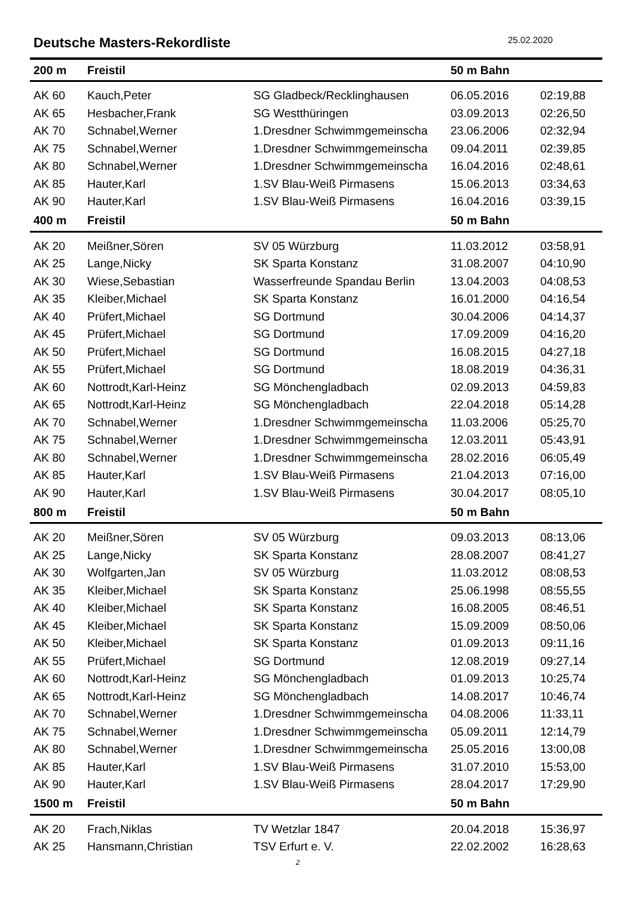Deutsche Masters-Rekordliste 25.02.2020
| 200 m | Freistil | | 50 m Bahn | |
| --- | --- | --- | --- | --- |
| AK 60 | Kauch,Peter | SG Gladbeck/Recklinghausen | 06.05.2016 | 02:19,88 |
| AK 65 | Hesbacher,Frank | SG Westthüringen | 03.09.2013 | 02:26,50 |
| AK 70 | Schnabel,Werner | 1.Dresdner Schwimmgemeinscha | 23.06.2006 | 02:32,94 |
| AK 75 | Schnabel,Werner | 1.Dresdner Schwimmgemeinscha | 09.04.2011 | 02:39,85 |
| AK 80 | Schnabel,Werner | 1.Dresdner Schwimmgemeinscha | 16.04.2016 | 02:48,61 |
| AK 85 | Hauter,Karl | 1.SV Blau-Weiß Pirmasens | 15.06.2013 | 03:34,63 |
| AK 90 | Hauter,Karl | 1.SV Blau-Weiß Pirmasens | 16.04.2016 | 03:39,15 |
| 400 m | Freistil | | 50 m Bahn | |
| AK 20 | Meißner,Sören | SV 05 Würzburg | 11.03.2012 | 03:58,91 |
| AK 25 | Lange,Nicky | SK Sparta Konstanz | 31.08.2007 | 04:10,90 |
| AK 30 | Wiese,Sebastian | Wasserfreunde Spandau Berlin | 13.04.2003 | 04:08,53 |
| AK 35 | Kleiber,Michael | SK Sparta Konstanz | 16.01.2000 | 04:16,54 |
| AK 40 | Prüfert,Michael | SG Dortmund | 30.04.2006 | 04:14,37 |
| AK 45 | Prüfert,Michael | SG Dortmund | 17.09.2009 | 04:16,20 |
| AK 50 | Prüfert,Michael | SG Dortmund | 16.08.2015 | 04:27,18 |
| AK 55 | Prüfert,Michael | SG Dortmund | 18.08.2019 | 04:36,31 |
| AK 60 | Nottrodt,Karl-Heinz | SG Mönchengladbach | 02.09.2013 | 04:59,83 |
| AK 65 | Nottrodt,Karl-Heinz | SG Mönchengladbach | 22.04.2018 | 05:14,28 |
| AK 70 | Schnabel,Werner | 1.Dresdner Schwimmgemeinscha | 11.03.2006 | 05:25,70 |
| AK 75 | Schnabel,Werner | 1.Dresdner Schwimmgemeinscha | 12.03.2011 | 05:43,91 |
| AK 80 | Schnabel,Werner | 1.Dresdner Schwimmgemeinscha | 28.02.2016 | 06:05,49 |
| AK 85 | Hauter,Karl | 1.SV Blau-Weiß Pirmasens | 21.04.2013 | 07:16,00 |
| AK 90 | Hauter,Karl | 1.SV Blau-Weiß Pirmasens | 30.04.2017 | 08:05,10 |
| 800 m | Freistil | | 50 m Bahn | |
| AK 20 | Meißner,Sören | SV 05 Würzburg | 09.03.2013 | 08:13,06 |
| AK 25 | Lange,Nicky | SK Sparta Konstanz | 28.08.2007 | 08:41,27 |
| AK 30 | Wolfgarten,Jan | SV 05 Würzburg | 11.03.2012 | 08:08,53 |
| AK 35 | Kleiber,Michael | SK Sparta Konstanz | 25.06.1998 | 08:55,55 |
| AK 40 | Kleiber,Michael | SK Sparta Konstanz | 16.08.2005 | 08:46,51 |
| AK 45 | Kleiber,Michael | SK Sparta Konstanz | 15.09.2009 | 08:50,06 |
| AK 50 | Kleiber,Michael | SK Sparta Konstanz | 01.09.2013 | 09:11,16 |
| AK 55 | Prüfert,Michael | SG Dortmund | 12.08.2019 | 09:27,14 |
| AK 60 | Nottrodt,Karl-Heinz | SG Mönchengladbach | 01.09.2013 | 10:25,74 |
| AK 65 | Nottrodt,Karl-Heinz | SG Mönchengladbach | 14.08.2017 | 10:46,74 |
| AK 70 | Schnabel,Werner | 1.Dresdner Schwimmgemeinscha | 04.08.2006 | 11:33,11 |
| AK 75 | Schnabel,Werner | 1.Dresdner Schwimmgemeinscha | 05.09.2011 | 12:14,79 |
| AK 80 | Schnabel,Werner | 1.Dresdner Schwimmgemeinscha | 25.05.2016 | 13:00,08 |
| AK 85 | Hauter,Karl | 1.SV Blau-Weiß Pirmasens | 31.07.2010 | 15:53,00 |
| AK 90 | Hauter,Karl | 1.SV Blau-Weiß Pirmasens | 28.04.2017 | 17:29,90 |
| 1500 m | Freistil | | 50 m Bahn | |
| AK 20 | Frach,Niklas | TV Wetzlar 1847 | 20.04.2018 | 15:36,97 |
| AK 25 | Hansmann,Christian | TSV Erfurt e. V. | 22.02.2002 | 16:28,63 |
2